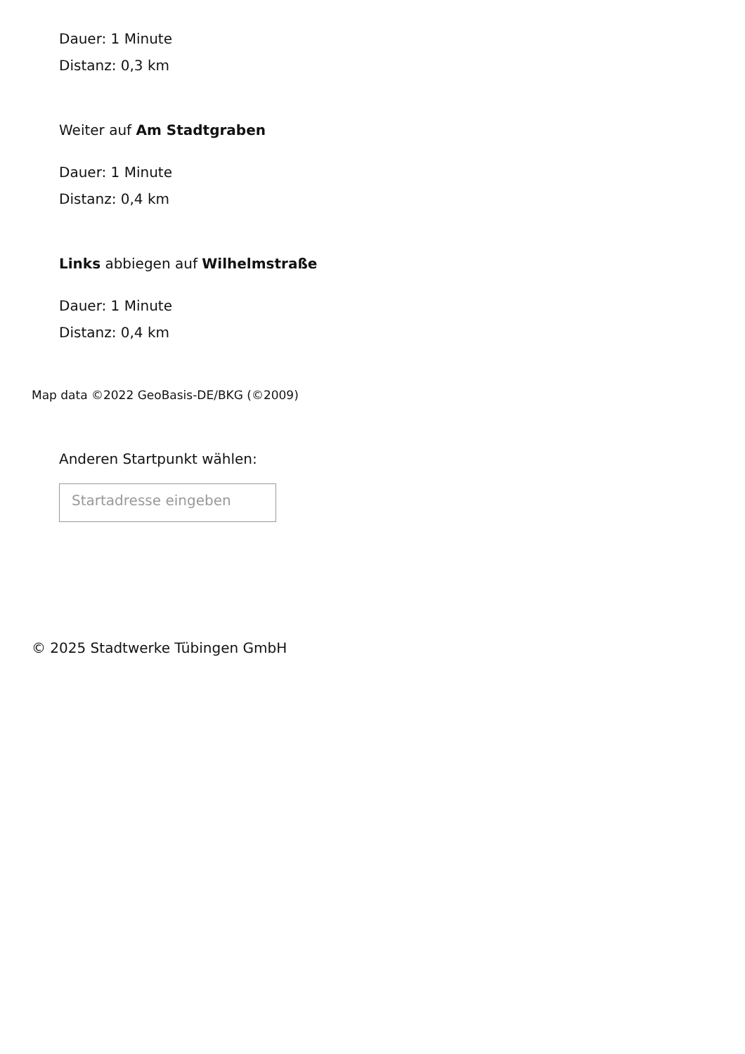Dauer: 1 Minute
Distanz: 0,3 km
Weiter auf Am Stadtgraben
Dauer: 1 Minute
Distanz: 0,4 km
Links abbiegen auf Wilhelmstraße
Dauer: 1 Minute
Distanz: 0,4 km
Map data ©2022 GeoBasis-DE/BKG (©2009)
Anderen Startpunkt wählen:
Startadresse eingeben
© 2025 Stadtwerke Tübingen GmbH